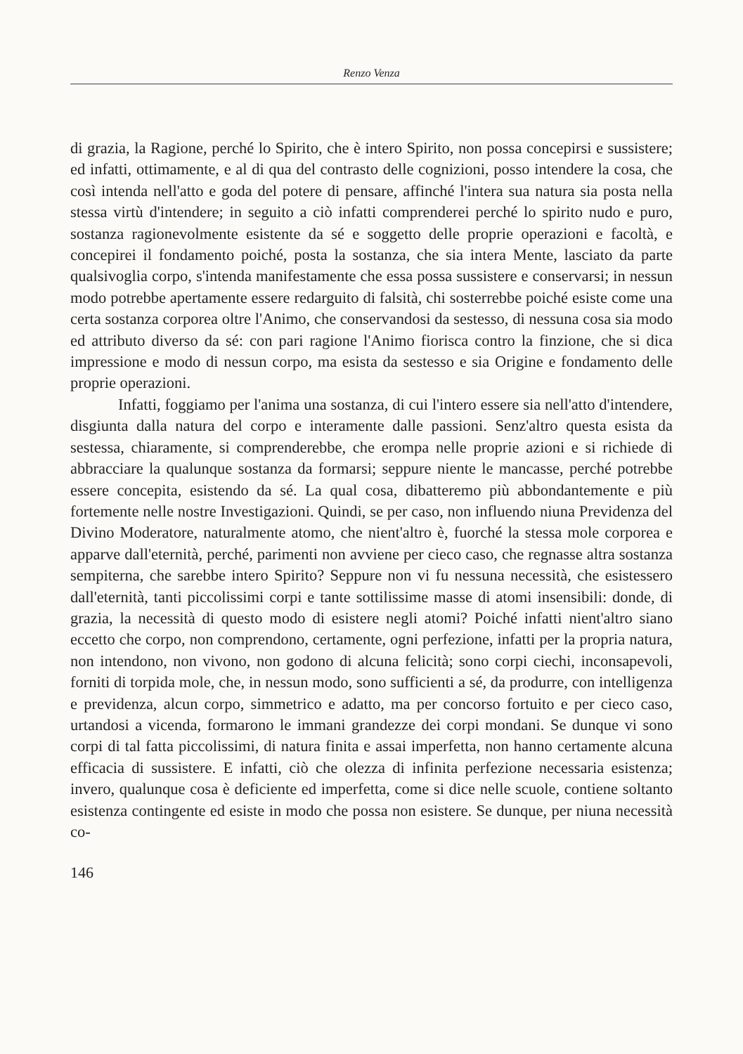Renzo Venza
di grazia, la Ragione, perché lo Spirito, che è intero Spirito, non possa concepirsi e sussistere; ed infatti, ottimamente, e al di qua del contrasto delle cognizioni, posso intendere la cosa, che così intenda nell'atto e goda del potere di pensare, affinché l'intera sua natura sia posta nella stessa virtù d'intendere; in seguito a ciò infatti comprenderei perché lo spirito nudo e puro, sostanza ragionevolmente esistente da sé e soggetto delle proprie operazioni e facoltà, e concepirei il fondamento poiché, posta la sostanza, che sia intera Mente, lasciato da parte qualsivoglia corpo, s'intenda manifestamente che essa possa sussistere e conservarsi; in nessun modo potrebbe apertamente essere redarguito di falsità, chi sosterrebbe poiché esiste come una certa sostanza corporea oltre l'Animo, che conservandosi da sestesso, di nessuna cosa sia modo ed attributo diverso da sé: con pari ragione l'Animo fiorisca contro la finzione, che si dica impressione e modo di nessun corpo, ma esista da sestesso e sia Origine e fondamento delle proprie operazioni.
Infatti, foggiamo per l'anima una sostanza, di cui l'intero essere sia nell'atto d'intendere, disgiunta dalla natura del corpo e interamente dalle passioni. Senz'altro questa esista da sestessa, chiaramente, si comprenderebbe, che erompa nelle proprie azioni e si richiede di abbracciare la qualunque sostanza da formarsi; seppure niente le mancasse, perché potrebbe essere concepita, esistendo da sé. La qual cosa, dibatteremo più abbondantemente e più fortemente nelle nostre Investigazioni. Quindi, se per caso, non influendo niuna Previdenza del Divino Moderatore, naturalmente atomo, che nient'altro è, fuorché la stessa mole corporea e apparve dall'eternità, perché, parimenti non avviene per cieco caso, che regnasse altra sostanza sempiterna, che sarebbe intero Spirito? Seppure non vi fu nessuna necessità, che esistessero dall'eternità, tanti piccolissimi corpi e tante sottilissime masse di atomi insensibili: donde, di grazia, la necessità di questo modo di esistere negli atomi? Poiché infatti nient'altro siano eccetto che corpo, non comprendono, certamente, ogni perfezione, infatti per la propria natura, non intendono, non vivono, non godono di alcuna felicità; sono corpi ciechi, inconsapevoli, forniti di torpida mole, che, in nessun modo, sono sufficienti a sé, da produrre, con intelligenza e previdenza, alcun corpo, simmetrico e adatto, ma per concorso fortuito e per cieco caso, urtandosi a vicenda, formarono le immani grandezze dei corpi mondani. Se dunque vi sono corpi di tal fatta piccolissimi, di natura finita e assai imperfetta, non hanno certamente alcuna efficacia di sussistere. E infatti, ciò che olezza di infinita perfezione necessaria esistenza; invero, qualunque cosa è deficiente ed imperfetta, come si dice nelle scuole, contiene soltanto esistenza contingente ed esiste in modo che possa non esistere. Se dunque, per niuna necessità co-
146